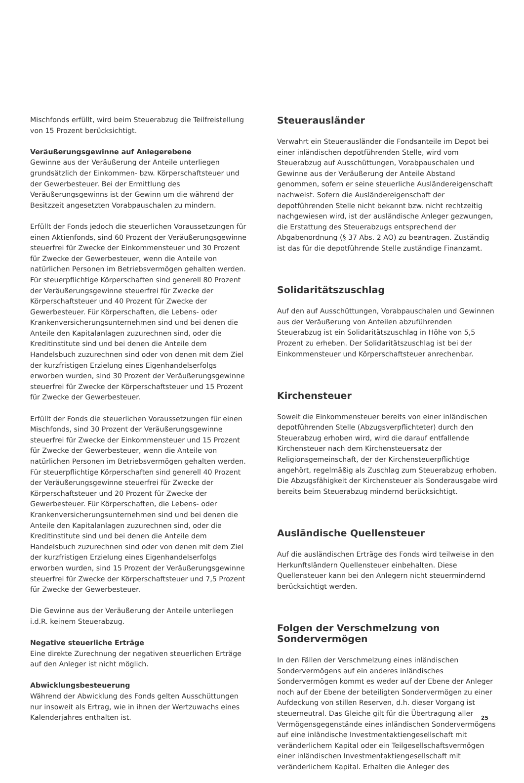Mischfonds erfüllt, wird beim Steuerabzug die Teilfreistellung von 15 Prozent berücksichtigt.
Veräußerungsgewinne auf Anlegerebene
Gewinne aus der Veräußerung der Anteile unterliegen grundsätzlich der Einkommen- bzw. Körperschaftsteuer und der Gewerbesteuer. Bei der Ermittlung des Veräußerungsgewinns ist der Gewinn um die während der Besitzzeit angesetzten Vorabpauschalen zu mindern.
Erfüllt der Fonds jedoch die steuerlichen Voraussetzungen für einen Aktienfonds, sind 60 Prozent der Veräußerungsgewinne steuerfrei für Zwecke der Einkommensteuer und 30 Prozent für Zwecke der Gewerbesteuer, wenn die Anteile von natürlichen Personen im Betriebsvermögen gehalten werden. Für steuerpflichtige Körperschaften sind generell 80 Prozent der Veräußerungsgewinne steuerfrei für Zwecke der Körperschaftsteuer und 40 Prozent für Zwecke der Gewerbesteuer. Für Körperschaften, die Lebens- oder Krankenversicherungsunternehmen sind und bei denen die Anteile den Kapitalanlagen zuzurechnen sind, oder die Kreditinstitute sind und bei denen die Anteile dem Handelsbuch zuzurechnen sind oder von denen mit dem Ziel der kurzfristigen Erzielung eines Eigenhandelserfolgs erworben wurden, sind 30 Prozent der Veräußerungsgewinne steuerfrei für Zwecke der Körperschaftsteuer und 15 Prozent für Zwecke der Gewerbesteuer.
Erfüllt der Fonds die steuerlichen Voraussetzungen für einen Mischfonds, sind 30 Prozent der Veräußerungsgewinne steuerfrei für Zwecke der Einkommensteuer und 15 Prozent für Zwecke der Gewerbesteuer, wenn die Anteile von natürlichen Personen im Betriebsvermögen gehalten werden. Für steuerpflichtige Körperschaften sind generell 40 Prozent der Veräußerungsgewinne steuerfrei für Zwecke der Körperschaftsteuer und 20 Prozent für Zwecke der Gewerbesteuer. Für Körperschaften, die Lebens- oder Krankenversicherungsunternehmen sind und bei denen die Anteile den Kapitalanlagen zuzurechnen sind, oder die Kreditinstitute sind und bei denen die Anteile dem Handelsbuch zuzurechnen sind oder von denen mit dem Ziel der kurzfristigen Erzielung eines Eigenhandelserfolgs erworben wurden, sind 15 Prozent der Veräußerungsgewinne steuerfrei für Zwecke der Körperschaftsteuer und 7,5 Prozent für Zwecke der Gewerbesteuer.
Die Gewinne aus der Veräußerung der Anteile unterliegen i.d.R. keinem Steuerabzug.
Negative steuerliche Erträge
Eine direkte Zurechnung der negativen steuerlichen Erträge auf den Anleger ist nicht möglich.
Abwicklungsbesteuerung
Während der Abwicklung des Fonds gelten Ausschüttungen nur insoweit als Ertrag, wie in ihnen der Wertzuwachs eines Kalenderjahres enthalten ist.
Steuerausländer
Verwahrt ein Steuerausländer die Fondsanteile im Depot bei einer inländischen depotführenden Stelle, wird vom Steuerabzug auf Ausschüttungen, Vorabpauschalen und Gewinne aus der Veräußerung der Anteile Abstand genommen, sofern er seine steuerliche Ausländereigenschaft nachweist. Sofern die Ausländereigenschaft der depotführenden Stelle nicht bekannt bzw. nicht rechtzeitig nachgewiesen wird, ist der ausländische Anleger gezwungen, die Erstattung des Steuerabzugs entsprechend der Abgabenordnung (§ 37 Abs. 2 AO) zu beantragen. Zuständig ist das für die depotführende Stelle zuständige Finanzamt.
Solidaritätszuschlag
Auf den auf Ausschüttungen, Vorabpauschalen und Gewinnen aus der Veräußerung von Anteilen abzuführenden Steuerabzug ist ein Solidaritätszuschlag in Höhe von 5,5 Prozent zu erheben. Der Solidaritätszuschlag ist bei der Einkommensteuer und Körperschaftsteuer anrechenbar.
Kirchensteuer
Soweit die Einkommensteuer bereits von einer inländischen depotführenden Stelle (Abzugsverpflichteter) durch den Steuerabzug erhoben wird, wird die darauf entfallende Kirchensteuer nach dem Kirchensteuersatz der Religionsgemeinschaft, der der Kirchensteuerpflichtige angehört, regelmäßig als Zuschlag zum Steuerabzug erhoben. Die Abzugsfähigkeit der Kirchensteuer als Sonderausgabe wird bereits beim Steuerabzug mindernd berücksichtigt.
Ausländische Quellensteuer
Auf die ausländischen Erträge des Fonds wird teilweise in den Herkunftsländern Quellensteuer einbehalten. Diese Quellensteuer kann bei den Anlegern nicht steuermindernd berücksichtigt werden.
Folgen der Verschmelzung von Sondervermögen
In den Fällen der Verschmelzung eines inländischen Sondervermögens auf ein anderes inländisches Sondervermögen kommt es weder auf der Ebene der Anleger noch auf der Ebene der beteiligten Sondervermögen zu einer Aufdeckung von stillen Reserven, d.h. dieser Vorgang ist steuerneutral. Das Gleiche gilt für die Übertragung aller Vermögensgegenstände eines inländischen Sondervermögens auf eine inländische Investmentaktiengesellschaft mit veränderlichem Kapital oder ein Teilgesellschaftsvermögen einer inländischen Investmentaktiengesellschaft mit veränderlichem Kapital. Erhalten die Anleger des
25